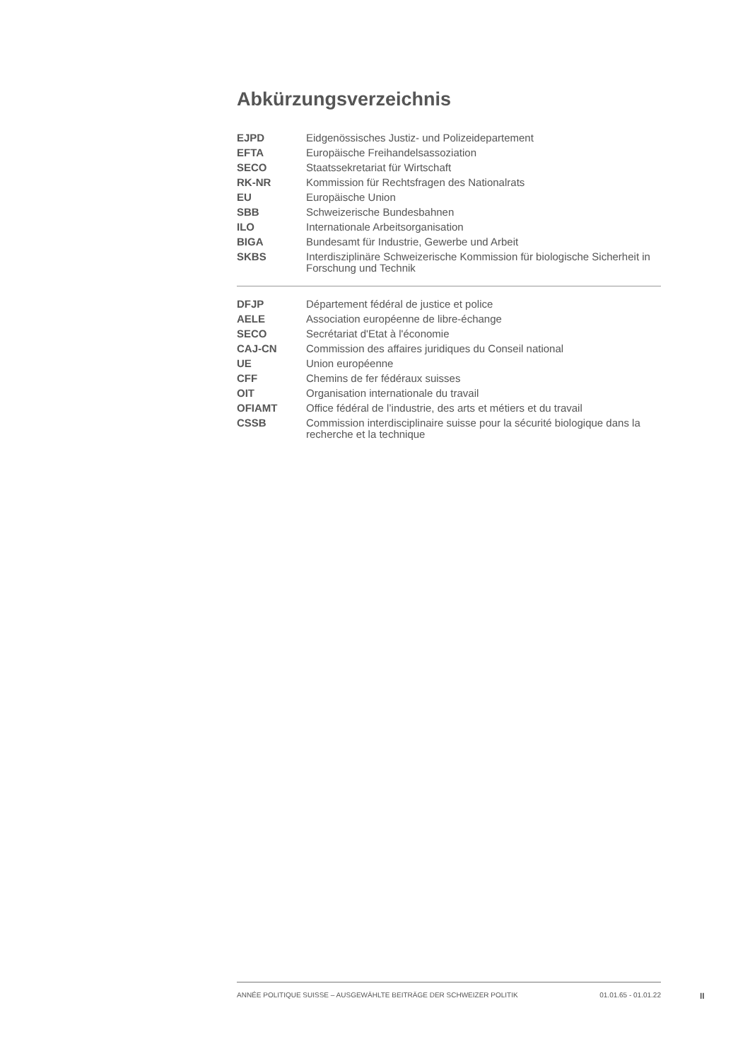Abkürzungsverzeichnis
| EJPD | Eidgenössisches Justiz- und Polizeidepartement |
| EFTA | Europäische Freihandelsassoziation |
| SECO | Staatssekretariat für Wirtschaft |
| RK-NR | Kommission für Rechtsfragen des Nationalrats |
| EU | Europäische Union |
| SBB | Schweizerische Bundesbahnen |
| ILO | Internationale Arbeitsorganisation |
| BIGA | Bundesamt für Industrie, Gewerbe und Arbeit |
| SKBS | Interdisziplinäre Schweizerische Kommission für biologische Sicherheit in Forschung und Technik |
| DFJP | Département fédéral de justice et police |
| AELE | Association européenne de libre-échange |
| SECO | Secrétariat d'Etat à l'économie |
| CAJ-CN | Commission des affaires juridiques du Conseil national |
| UE | Union européenne |
| CFF | Chemins de fer fédéraux suisses |
| OIT | Organisation internationale du travail |
| OFIAMT | Office fédéral de l’industrie, des arts et métiers et du travail |
| CSSB | Commission interdisciplinaire suisse pour la sécurité biologique dans la recherche et la technique |
ANNÉE POLITIQUE SUISSE – AUSGEWÄHLTE BEITRÄGE DER SCHWEIZER POLITIK 01.01.65 - 01.01.22
II